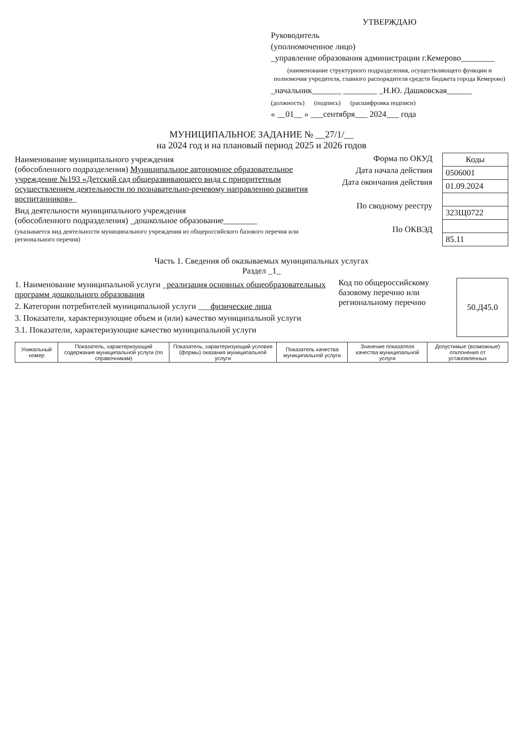УТВЕРЖДАЮ
Руководитель
(уполномоченное лицо)
_управление образования администрации г.Кемерово________
(наименование структурного подразделения, осуществляющего функции и полномочия учредителя, главного распорядителя средств бюджета города Кемерово)
_начальник_______ ________ _Н.Ю. Дашковская______
(должность) (подпись) (расшифровка подписи)
« __01__ » ___сентября___ 2024___ года
МУНИЦИПАЛЬНОЕ ЗАДАНИЕ № __27/1/__
на 2024 год и на плановый период 2025 и 2026 годов
Наименование муниципального учреждения
(обособленного подразделения) Муниципальное автономное образовательное учреждение №193 «Детский сад общеразвивающего вида с приоритетным осуществлением деятельности по познавательно-речевому направлению развития воспитанников»_
Вид деятельности муниципального учреждения
(обособленного подразделения) _дошкольное образование________
(указывается вид деятельности муниципального учреждения из общероссийского базового перечня или регионального перечня)
Форма по ОКУД
Дата начала действия
Дата окончания действия
По сводному реестру
По ОКВЭД
| Коды |
| 0506001 |
| 01.09.2024 |
| 323Щ0722 |
| 85.11 |
Часть 1. Сведения об оказываемых муниципальных услугах
Раздел _1_
1. Наименование муниципальной услуги _реализация основных общеобразовательных программ дошкольного образования
2. Категории потребителей муниципальной услуги ___физические лица
3. Показатели, характеризующие объем и (или) качество муниципальной услуги
3.1. Показатели, характеризующие качество муниципальной услуги
Код по общероссийскому базовому перечню или региональному перечню
| 50.Д45.0 |
| Уникальный номер | Показатель, характеризующий содержание муниципальной услуги (по справочникам) | Показатель, характеризующий условия (формы) оказания муниципальной услуги | Показатель качества муниципальной услуги | Значение показателя качества муниципальной услуги | Допустимые (возможные) отклонения от установленных |
| --- | --- | --- | --- | --- | --- |